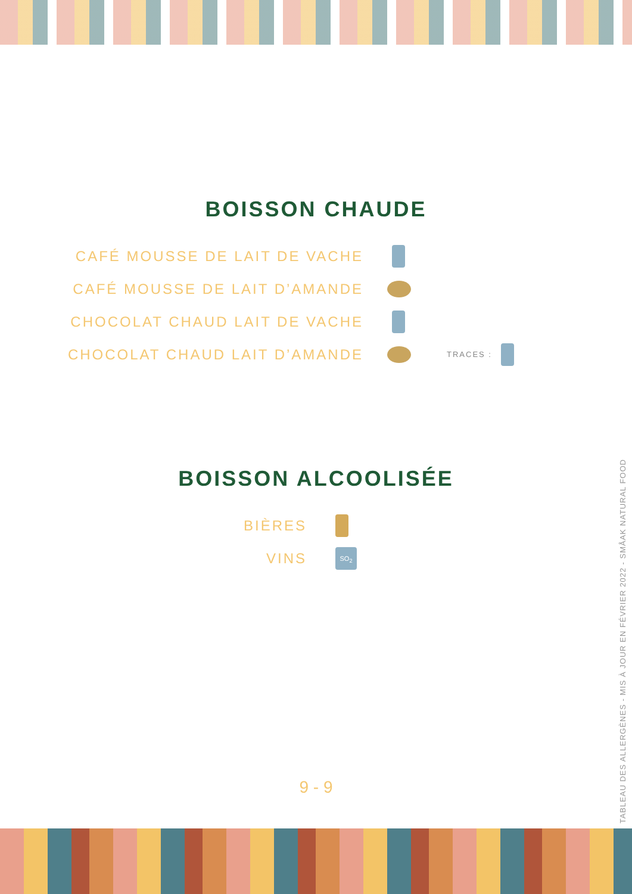BOISSON CHAUDE
CAFÉ MOUSSE DE LAIT DE VACHE
CAFÉ MOUSSE DE LAIT D’AMANDE
CHOCOLAT CHAUD LAIT DE VACHE
CHOCOLAT CHAUD LAIT D’AMANDE TRACES :
BOISSON ALCOOLISÉE
BIÈRES
VINS SO<sub>2</sub>
9 - 9
TABLEAU DES ALLERGÈNES - MIS À JOUR EN FÉVRIER 2022 - SMÅAK NATURAL FOOD